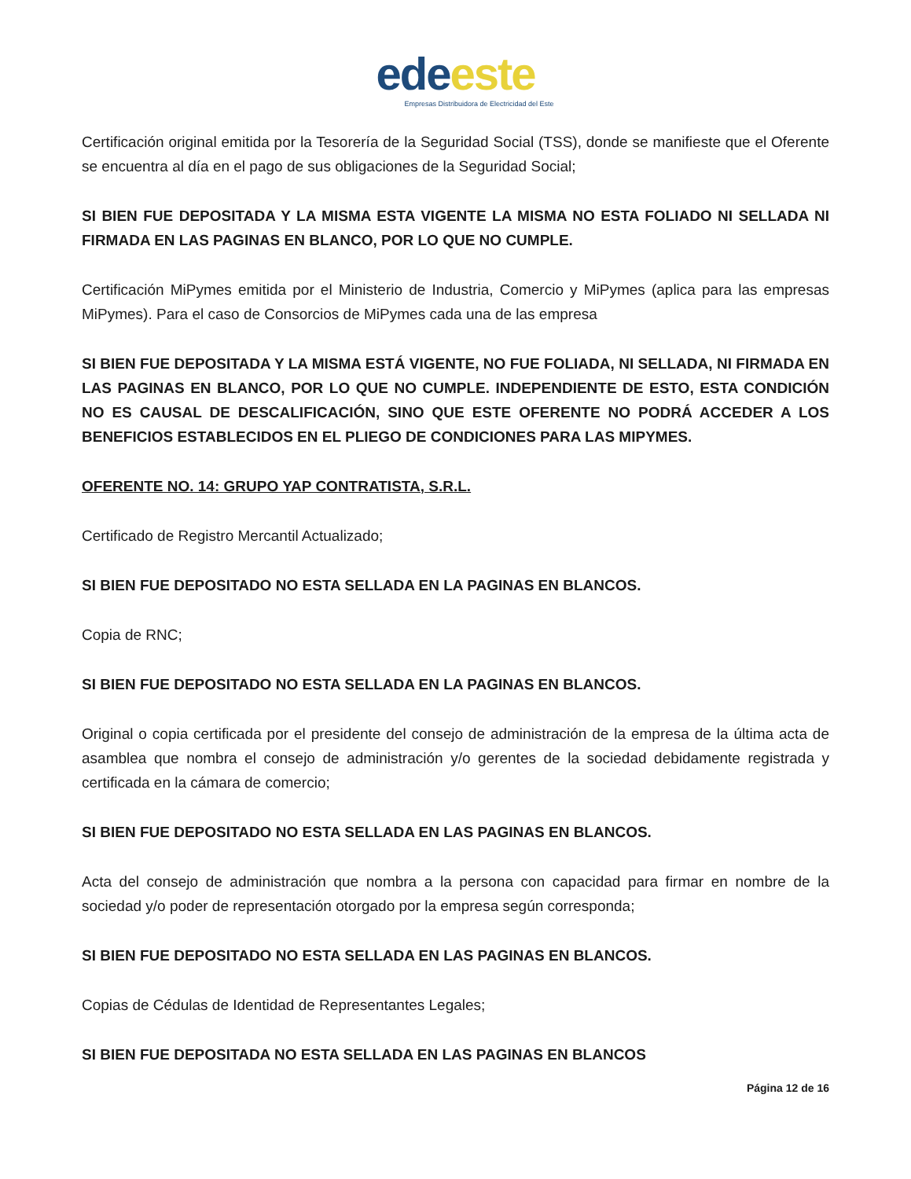ede este
Empresas Distribuidora de Electricidad del Este
Certificación original emitida por la Tesorería de la Seguridad Social (TSS), donde se manifieste que el Oferente se encuentra al día en el pago de sus obligaciones de la Seguridad Social;
SI BIEN FUE DEPOSITADA Y LA MISMA ESTA VIGENTE LA MISMA NO ESTA FOLIADO NI SELLADA NI FIRMADA EN LAS PAGINAS EN BLANCO, POR LO QUE NO CUMPLE.
Certificación MiPymes emitida por el Ministerio de Industria, Comercio y MiPymes (aplica para las empresas MiPymes). Para el caso de Consorcios de MiPymes cada una de las empresa
SI BIEN FUE DEPOSITADA Y LA MISMA ESTÁ VIGENTE, NO FUE FOLIADA, NI SELLADA, NI FIRMADA EN LAS PAGINAS EN BLANCO, POR LO QUE NO CUMPLE. INDEPENDIENTE DE ESTO, ESTA CONDICIÓN NO ES CAUSAL DE DESCALIFICACIÓN, SINO QUE ESTE OFERENTE NO PODRÁ ACCEDER A LOS BENEFICIOS ESTABLECIDOS EN EL PLIEGO DE CONDICIONES PARA LAS MIPYMES.
OFERENTE NO. 14: GRUPO YAP CONTRATISTA, S.R.L.
Certificado de Registro Mercantil Actualizado;
SI BIEN FUE DEPOSITADO NO ESTA SELLADA EN LA PAGINAS EN BLANCOS.
Copia de RNC;
SI BIEN FUE DEPOSITADO NO ESTA SELLADA EN LA PAGINAS EN BLANCOS.
Original o copia certificada por el presidente del consejo de administración de la empresa de la última acta de asamblea que nombra el consejo de administración y/o gerentes de la sociedad debidamente registrada y certificada en la cámara de comercio;
SI BIEN FUE DEPOSITADO NO ESTA SELLADA EN LAS PAGINAS EN BLANCOS.
Acta del consejo de administración que nombra a la persona con capacidad para firmar en nombre de la sociedad y/o poder de representación otorgado por la empresa según corresponda;
SI BIEN FUE DEPOSITADO NO ESTA SELLADA EN LAS PAGINAS EN BLANCOS.
Copias de Cédulas de Identidad de Representantes Legales;
SI BIEN FUE DEPOSITADA NO ESTA SELLADA EN LAS PAGINAS EN BLANCOS
Página 12 de 16